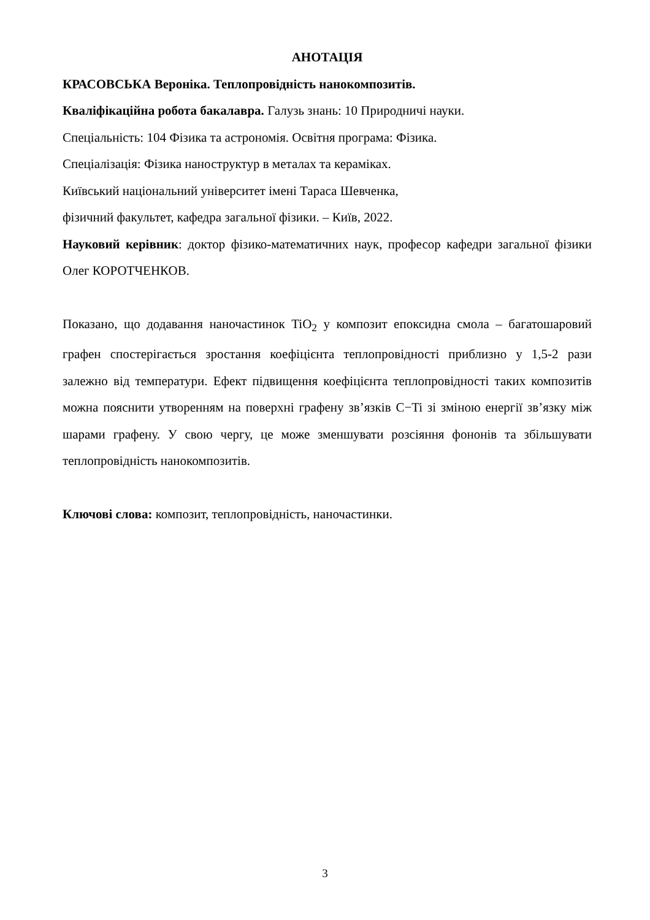АНОТАЦІЯ
КРАСОВСЬКА Вероніка. Теплопровідність нанокомпозитів.
Кваліфікаційна робота бакалавра. Галузь знань: 10 Природничі науки.
Спеціальність: 104 Фізика та астрономія. Освітня програма: Фізика.
Спеціалізація: Фізика наноструктур в металах та кераміках.
Київський національний університет імені Тараса Шевченка,
фізичний факультет, кафедра загальної фізики. – Київ, 2022.
Науковий керівник: доктор фізико-математичних наук, професор кафедри загальної фізики Олег КОРОТЧЕНКОВ.
Показано, що додавання наночастинок TiO<sub>2</sub> у композит епоксидна смола – багатошаровий графен спостерігається зростання коефіцієнта теплопровідності приблизно у 1,5-2 рази залежно від температури. Ефект підвищення коефіцієнта теплопровідності таких композитів можна пояснити утворенням на поверхні графену зв’язків C−Ti зі зміною енергії зв’язку між шарами графену. У свою чергу, це може зменшувати розсіяння фононів та збільшувати теплопровідність нанокомпозитів.
Ключові слова: композит, теплопровідність, наночастинки.
3